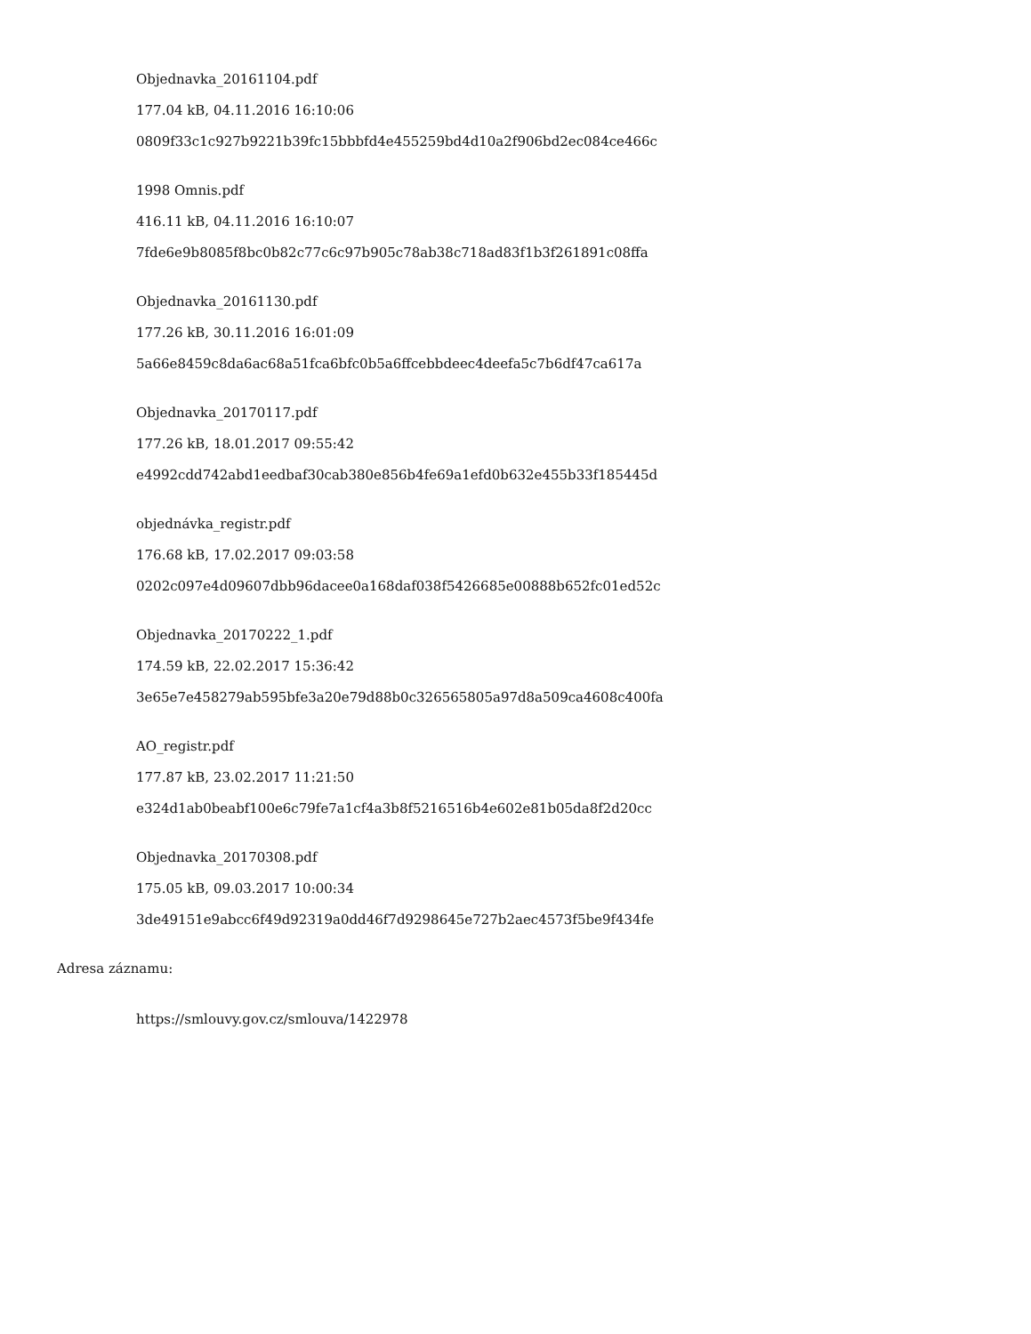Objednavka_20161104.pdf
177.04 kB, 04.11.2016 16:10:06
0809f33c1c927b9221b39fc15bbbfd4e455259bd4d10a2f906bd2ec084ce466c
1998 Omnis.pdf
416.11 kB, 04.11.2016 16:10:07
7fde6e9b8085f8bc0b82c77c6c97b905c78ab38c718ad83f1b3f261891c08ffa
Objednavka_20161130.pdf
177.26 kB, 30.11.2016 16:01:09
5a66e8459c8da6ac68a51fca6bfc0b5a6ffcebbdeec4deefa5c7b6df47ca617a
Objednavka_20170117.pdf
177.26 kB, 18.01.2017 09:55:42
e4992cdd742abd1eedbaf30cab380e856b4fe69a1efd0b632e455b33f185445d
objednávka_registr.pdf
176.68 kB, 17.02.2017 09:03:58
0202c097e4d09607dbb96dacee0a168daf038f5426685e00888b652fc01ed52c
Objednavka_20170222_1.pdf
174.59 kB, 22.02.2017 15:36:42
3e65e7e458279ab595bfe3a20e79d88b0c326565805a97d8a509ca4608c400fa
AO_registr.pdf
177.87 kB, 23.02.2017 11:21:50
e324d1ab0beabf100e6c79fe7a1cf4a3b8f5216516b4e602e81b05da8f2d20cc
Objednavka_20170308.pdf
175.05 kB, 09.03.2017 10:00:34
3de49151e9abcc6f49d92319a0dd46f7d9298645e727b2aec4573f5be9f434fe
Adresa záznamu:
https://smlouvy.gov.cz/smlouva/1422978